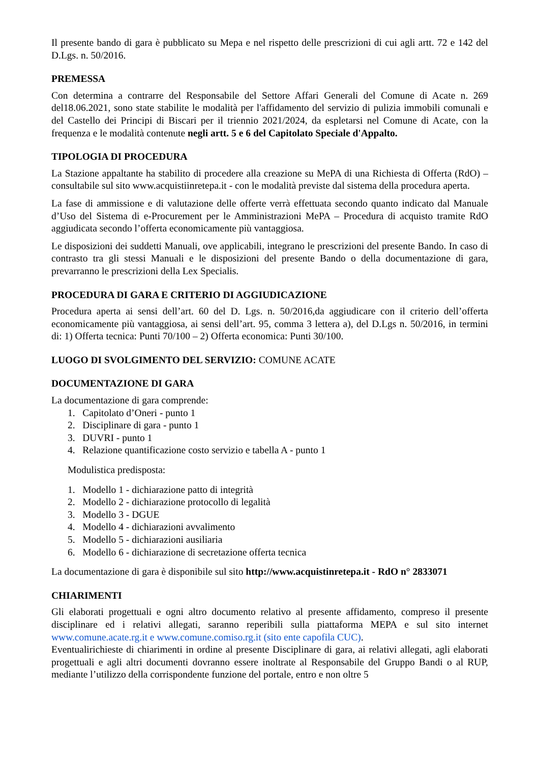Il presente bando di gara è pubblicato su Mepa e nel rispetto delle prescrizioni di cui agli artt. 72 e 142 del D.Lgs. n. 50/2016.
PREMESSA
Con determina a contrarre del Responsabile del Settore Affari Generali del Comune di Acate n. 269 del18.06.2021, sono state stabilite le modalità per l'affidamento del servizio di pulizia immobili comunali e del Castello dei Principi di Biscari per il triennio 2021/2024, da espletarsi nel Comune di Acate, con la frequenza e le modalità contenute negli artt. 5 e 6 del Capitolato Speciale d'Appalto.
TIPOLOGIA DI PROCEDURA
La Stazione appaltante ha stabilito di procedere alla creazione su MePA di una Richiesta di Offerta (RdO) – consultabile sul sito www.acquistiinretepa.it - con le modalità previste dal sistema della procedura aperta.
La fase di ammissione e di valutazione delle offerte verrà effettuata secondo quanto indicato dal Manuale d’Uso del Sistema di e-Procurement per le Amministrazioni MePA – Procedura di acquisto tramite RdO aggiudicata secondo l’offerta economicamente più vantaggiosa.
Le disposizioni dei suddetti Manuali, ove applicabili, integrano le prescrizioni del presente Bando. In caso di contrasto tra gli stessi Manuali e le disposizioni del presente Bando o della documentazione di gara, prevarranno le prescrizioni della Lex Specialis.
PROCEDURA DI GARA E CRITERIO DI AGGIUDICAZIONE
Procedura aperta ai sensi dell’art. 60 del D. Lgs. n. 50/2016,da aggiudicare con il criterio dell’offerta economicamente più vantaggiosa, ai sensi dell’art. 95, comma 3 lettera a), del D.Lgs n. 50/2016, in termini di: 1) Offerta tecnica: Punti 70/100 – 2) Offerta economica: Punti 30/100.
LUOGO DI SVOLGIMENTO DEL SERVIZIO: COMUNE ACATE
DOCUMENTAZIONE DI GARA
La documentazione di gara comprende:
1. Capitolato d’Oneri - punto 1
2. Disciplinare di gara - punto 1
3. DUVRI - punto 1
4. Relazione quantificazione costo servizio e tabella A - punto 1
Modulistica predisposta:
1. Modello 1 - dichiarazione patto di integrità
2. Modello 2 - dichiarazione protocollo di legalità
3. Modello 3 - DGUE
4. Modello 4 - dichiarazioni avvalimento
5. Modello 5 - dichiarazioni ausiliaria
6. Modello 6 - dichiarazione di secretazione offerta tecnica
La documentazione di gara è disponibile sul sito http://www.acquistinretepa.it - RdO n° 2833071
CHIARIMENTI
Gli elaborati progettuali e ogni altro documento relativo al presente affidamento, compreso il presente disciplinare ed i relativi allegati, saranno reperibili sulla piattaforma MEPA e sul sito internet www.comune.acate.rg.it e www.comune.comiso.rg.it (sito ente capofila CUC).
Eventualirichieste di chiarimenti in ordine al presente Disciplinare di gara, ai relativi allegati, agli elaborati progettuali e agli altri documenti dovranno essere inoltrate al Responsabile del Gruppo Bandi o al RUP, mediante l’utilizzo della corrispondente funzione del portale, entro e non oltre 5